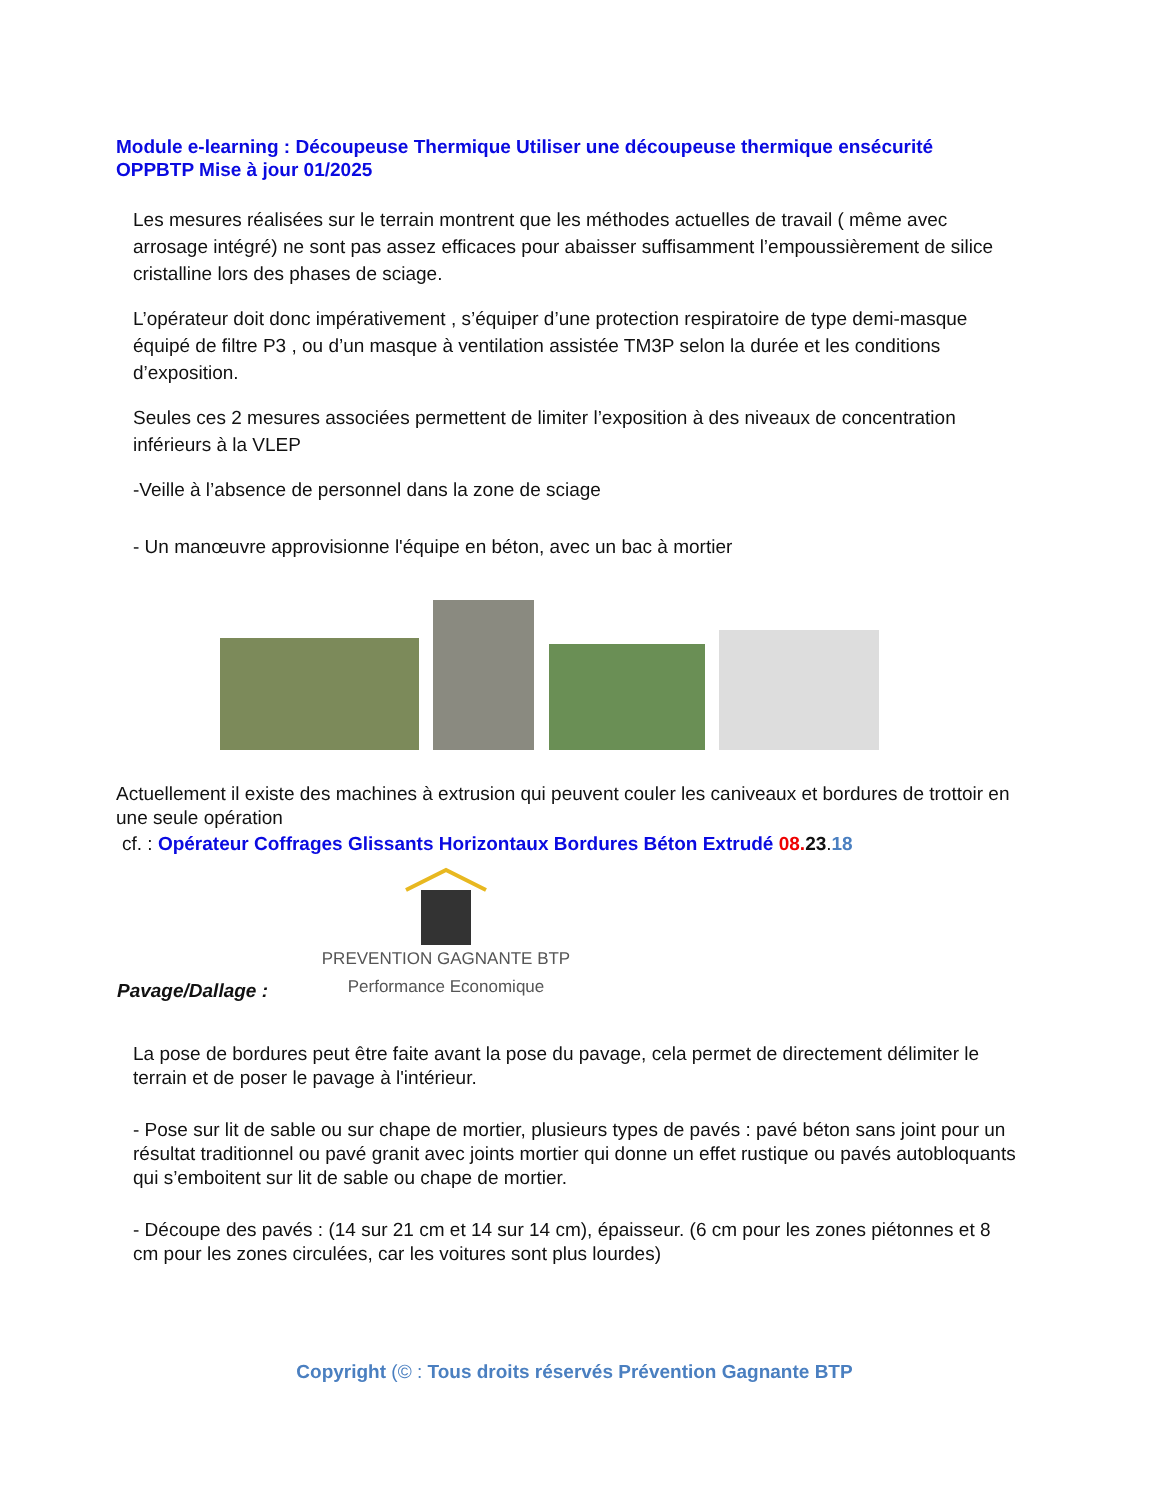Module e-learning : Découpeuse Thermique Utiliser une découpeuse thermique ensécurité OPPBTP Mise à jour 01/2025
Les mesures réalisées sur le terrain montrent que les méthodes actuelles de travail ( même avec arrosage intégré) ne sont pas assez efficaces pour abaisser suffisamment l’empoussièrement de silice cristalline lors des phases de sciage.
L’opérateur doit donc impérativement , s’équiper d’une protection respiratoire de type demi-masque équipé de filtre P3 , ou d’un masque à ventilation assistée TM3P selon la durée et les conditions d’exposition.
Seules ces 2 mesures associées permettent de limiter l’exposition à des niveaux de concentration inférieurs à la VLEP
-Veille à l’absence de personnel dans la zone de sciage
- Un manœuvre approvisionne l'équipe en béton, avec un bac à mortier
Actuellement il existe des machines à extrusion qui peuvent couler les caniveaux et bordures de trottoir en une seule opération
cf. : Opérateur Coffrages Glissants Horizontaux Bordures Béton Extrudé 08. 23.18
PREVENTION GAGNANTE BTP
Performance Economique
Pavage/Dallage :
La pose de bordures peut être faite avant la pose du pavage, cela permet de directement délimiter le terrain et de poser le pavage à l'intérieur.
- Pose sur lit de sable ou sur chape de mortier, plusieurs types de pavés : pavé béton sans joint pour un résultat traditionnel ou pavé granit avec joints mortier qui donne un effet rustique ou pavés autobloquants qui s’emboitent sur lit de sable ou chape de mortier.
- Découpe des pavés : (14 sur 21 cm et 14 sur 14 cm), épaisseur. (6 cm pour les zones piétonnes et 8 cm pour les zones circulées, car les voitures sont plus lourdes)
Copyright (© : Tous droits réservés Prévention Gagnante BTP